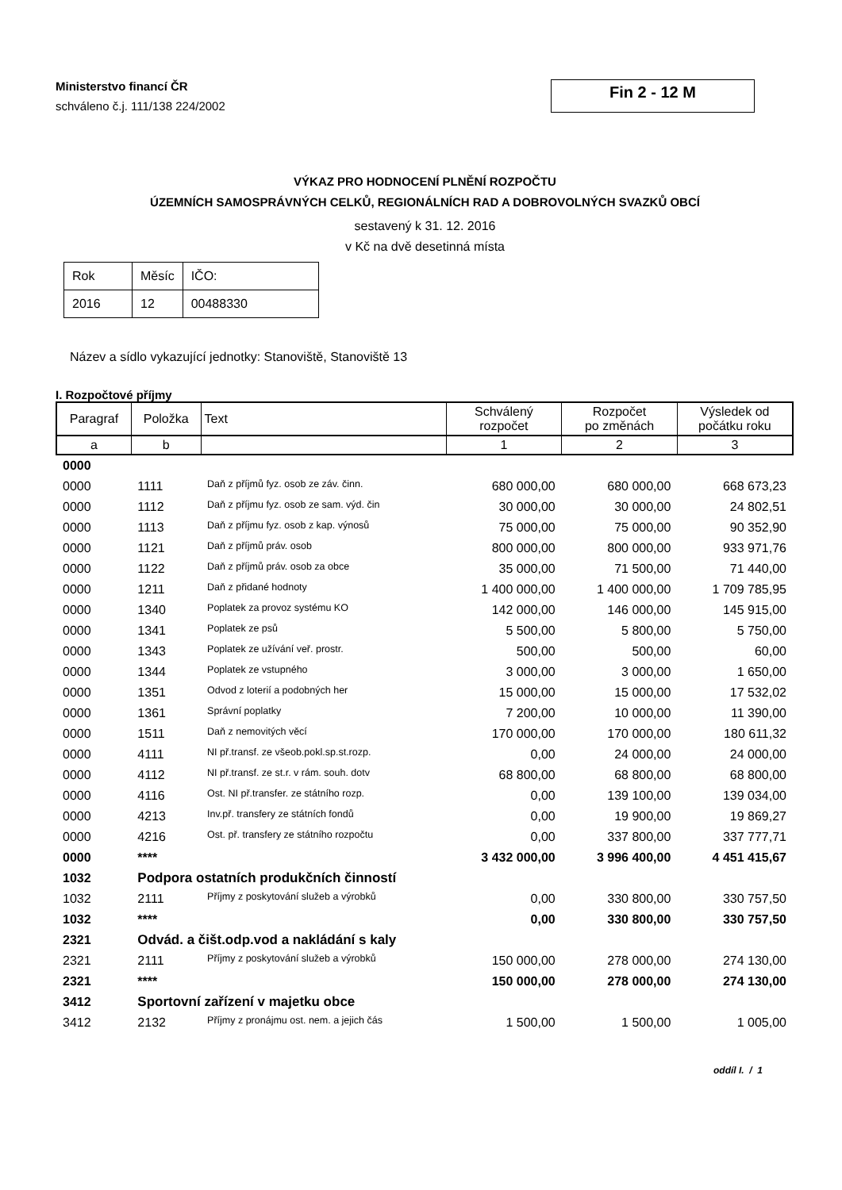Ministerstvo financí ČR
schváleno č.j. 111/138 224/2002
Fin 2 - 12 M
VÝKAZ PRO HODNOCENÍ PLNĚNÍ ROZPOČTU
ÚZEMNÍCH SAMOSPRÁVNÝCH CELKŮ, REGIONÁLNÍCH RAD A DOBROVOLNÝCH SVAZKŮ OBCÍ
sestavený k 31. 12. 2016
v Kč na dvě desetinná místa
| Rok | Měsíc | IČO: |
| 2016 | 12 | 00488330 |
Název a sídlo vykazující jednotky: Stanoviště, Stanoviště 13
I. Rozpočtové příjmy
| Paragraf | Položka | Text | Schválený rozpočet | Rozpočet po změnách | Výsledek od počátku roku |
| --- | --- | --- | --- | --- | --- |
| a | b | | 1 | 2 | 3 |
| 0000 | | | | | |
| 0000 | 1111 | Daň z příjmů fyz. osob ze záv. činn. | 680 000,00 | 680 000,00 | 668 673,23 |
| 0000 | 1112 | Daň z příjmu fyz. osob ze sam. výd. čin | 30 000,00 | 30 000,00 | 24 802,51 |
| 0000 | 1113 | Daň z příjmu fyz. osob z kap. výnosů | 75 000,00 | 75 000,00 | 90 352,90 |
| 0000 | 1121 | Daň z příjmů práv. osob | 800 000,00 | 800 000,00 | 933 971,76 |
| 0000 | 1122 | Daň z příjmů práv. osob za obce | 35 000,00 | 71 500,00 | 71 440,00 |
| 0000 | 1211 | Daň z přidané hodnoty | 1 400 000,00 | 1 400 000,00 | 1 709 785,95 |
| 0000 | 1340 | Poplatek za provoz systému KO | 142 000,00 | 146 000,00 | 145 915,00 |
| 0000 | 1341 | Poplatek ze psů | 5 500,00 | 5 800,00 | 5 750,00 |
| 0000 | 1343 | Poplatek ze užívání veř. prostr. | 500,00 | 500,00 | 60,00 |
| 0000 | 1344 | Poplatek ze vstupného | 3 000,00 | 3 000,00 | 1 650,00 |
| 0000 | 1351 | Odvod z loterií a podobných her | 15 000,00 | 15 000,00 | 17 532,02 |
| 0000 | 1361 | Správní poplatky | 7 200,00 | 10 000,00 | 11 390,00 |
| 0000 | 1511 | Daň z nemovitých věcí | 170 000,00 | 170 000,00 | 180 611,32 |
| 0000 | 4111 | NI př.transf. ze všeob.pokl.sp.st.rozp. | 0,00 | 24 000,00 | 24 000,00 |
| 0000 | 4112 | NI př.transf. ze st.r. v rám. souh. dotv | 68 800,00 | 68 800,00 | 68 800,00 |
| 0000 | 4116 | Ost. NI př.transfer. ze státního rozp. | 0,00 | 139 100,00 | 139 034,00 |
| 0000 | 4213 | Inv.př. transfery ze státních fondů | 0,00 | 19 900,00 | 19 869,27 |
| 0000 | 4216 | Ost. př. transfery ze státního rozpočtu | 0,00 | 337 800,00 | 337 777,71 |
| 0000 | **** | | 3 432 000,00 | 3 996 400,00 | 4 451 415,67 |
| 1032 | Podpora ostatních produkčních činností | | | | |
| 1032 | 2111 | Příjmy z poskytování služeb a výrobků | 0,00 | 330 800,00 | 330 757,50 |
| 1032 | **** | | 0,00 | 330 800,00 | 330 757,50 |
| 2321 | Odvád. a čišt.odp.vod a nakládání s kaly | | | | |
| 2321 | 2111 | Příjmy z poskytování služeb a výrobků | 150 000,00 | 278 000,00 | 274 130,00 |
| 2321 | **** | | 150 000,00 | 278 000,00 | 274 130,00 |
| 3412 | Sportovní zařízení v majetku obce | | | | |
| 3412 | 2132 | Příjmy z pronájmu ost. nem. a jejich čás | 1 500,00 | 1 500,00 | 1 005,00 |
oddíl I. / 1